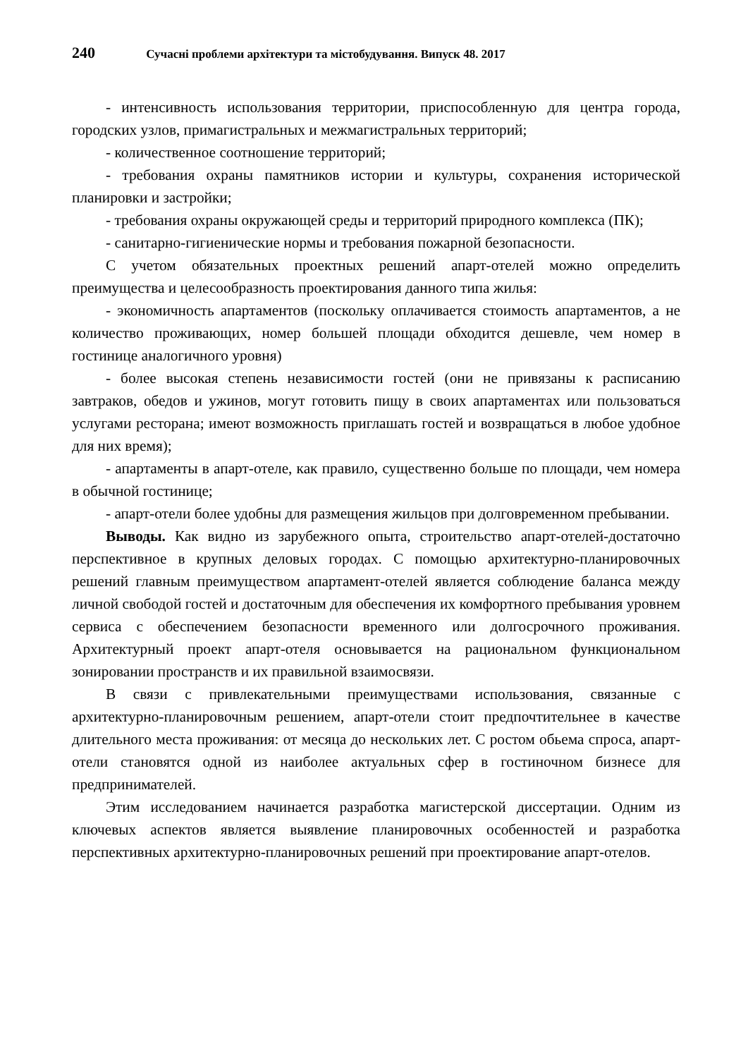240 Сучасні проблеми архітектури та містобудування. Випуск 48. 2017
- интенсивность использования территории, приспособленную для центра города, городских узлов, примагистральных и межмагистральных территорий;
- количественное соотношение территорий;
- требования охраны памятников истории и культуры, сохранения исторической планировки и застройки;
- требования охраны окружающей среды и территорий природного комплекса (ПК);
- санитарно-гигиенические нормы и требования пожарной безопасности.
С учетом обязательных проектных решений апарт-отелей можно определить преимущества и целесообразность проектирования данного типа жилья:
- экономичность апартаментов (поскольку оплачивается стоимость апартаментов, а не количество проживающих, номер большей площади обходится дешевле, чем номер в гостинице аналогичного уровня)
- более высокая степень независимости гостей (они не привязаны к расписанию завтраков, обедов и ужинов, могут готовить пищу в своих апартаментах или пользоваться услугами ресторана; имеют возможность приглашать гостей и возвращаться в любое удобное для них время);
- апартаменты в апарт-отеле, как правило, существенно больше по площади, чем номера в обычной гостинице;
- апарт-отели более удобны для размещения жильцов при долговременном пребывании.
Выводы. Как видно из зарубежного опыта, строительство апарт-отелей-достаточно перспективное в крупных деловых городах. С помощью архитектурно-планировочных решений главным преимуществом апартамент-отелей является соблюдение баланса между личной свободой гостей и достаточным для обеспечения их комфортного пребывания уровнем сервиса с обеспечением безопасности временного или долгосрочного проживания. Архитектурный проект апарт-отеля основывается на рациональном функциональном зонировании пространств и их правильной взаимосвязи.
В связи с привлекательными преимуществами использования, связанные с архитектурно-планировочным решением, апарт-отели стоит предпочтительнее в качестве длительного места проживания: от месяца до нескольких лет. С ростом обьема спроса, апарт-отели становятся одной из наиболее актуальных сфер в гостиночном бизнесе для предпринимателей.
Этим исследованием начинается разработка магистерской диссертации. Одним из ключевых аспектов является выявление планировочных особенностей и разработка перспективных архитектурно-планировочных решений при проектирование апарт-отелов.